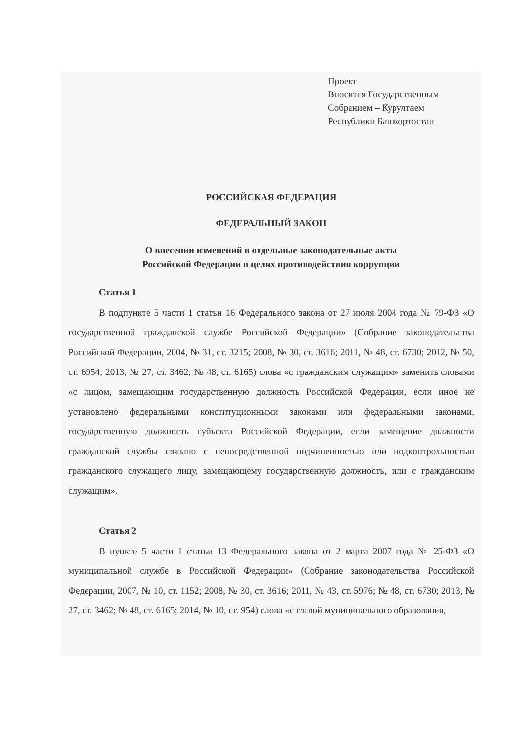Проект
Вносится Государственным
Собранием – Курултаем
Республики Башкортостан
РОССИЙСКАЯ ФЕДЕРАЦИЯ
ФЕДЕРАЛЬНЫЙ ЗАКОН
О внесении изменений в отдельные законодательные акты
Российской Федерации в целях противодействия коррупции
Статья 1
В подпункте 5 части 1 статьи 16 Федерального закона от 27 июля 2004 года № 79-ФЗ «О государственной гражданской службе Российской Федерации» (Собрание законодательства Российской Федерации, 2004, № 31, ст. 3215; 2008, № 30, ст. 3616; 2011, № 48, ст. 6730; 2012, № 50, ст. 6954; 2013, № 27, ст. 3462; № 48, ст. 6165) слова «с гражданским служащим» заменить словами «с лицом, замещающим государственную должность Российской Федерации, если иное не установлено федеральными конституционными законами или федеральными законами, государственную должность субъекта Российской Федерации, если замещение должности гражданской службы связано с непосредственной подчиненностью или подконтрольностью гражданского служащего лицу, замещающему государственную должность, или с гражданским служащим».
Статья 2
В пункте 5 части 1 статьи 13 Федерального закона от 2 марта 2007 года № 25-ФЗ «О муниципальной службе в Российской Федерации» (Собрание законодательства Российской Федерации, 2007, № 10, ст. 1152; 2008, № 30, ст. 3616; 2011, № 43, ст. 5976; № 48, ст. 6730; 2013, № 27, ст. 3462; № 48, ст. 6165; 2014, № 10, ст. 954) слова «с главой муниципального образования,